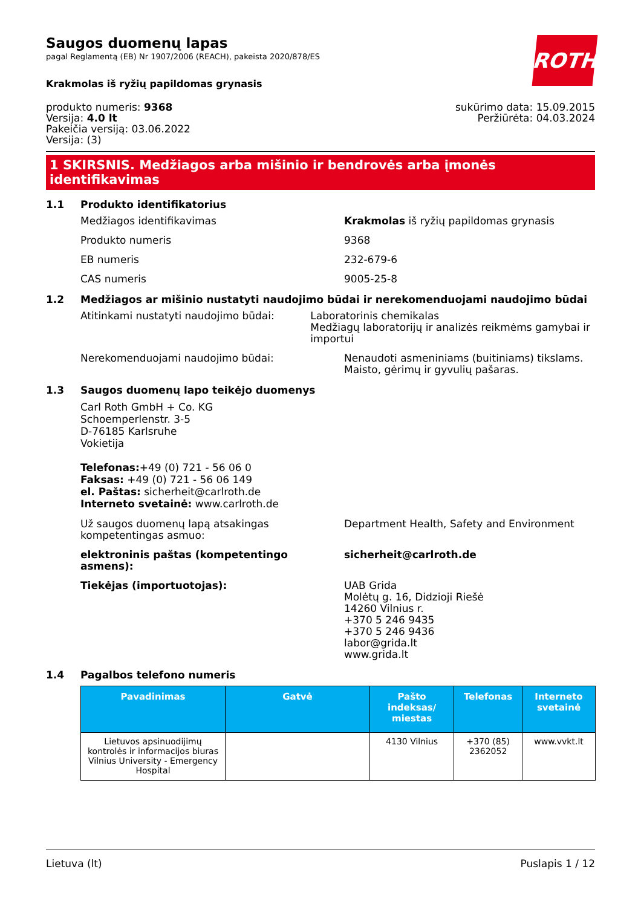ROTH
Saugos duomenų lapas
pagal Reglamentą (EB) Nr 1907/2006 (REACH), pakeista 2020/878/ES
Krakmolas iš ryžių papildomas grynasis
produkto numeris: 9368
Versija: 4.0 lt
Pakeičia versiją: 03.06.2022
Versija: (3)
sukūrimo data: 15.09.2015
Peržiūrėta: 04.03.2024
1 SKIRSNIS. Medžiagos arba mišinio ir bendrovės arba įmonės identifikavimas
1.1 Produkto identifikatorius
Medžiagos identifikavimas Krakmolas iš ryžių papildomas grynasis
Produkto numeris 9368
EB numeris 232-679-6
CAS numeris 9005-25-8
1.2 Medžiagos ar mišinio nustatyti naudojimo būdai ir nerekomenduojami naudojimo būdai
Atitinkami nustatyti naudojimo būdai: Laboratorinis chemikalas
Medžiagų laboratorijų ir analizės reikmėms gamybai ir importui
Nerekomenduojami naudojimo būdai: Nenaudoti asmeniniams (buitiniams) tikslams.
Maisto, gėrimų ir gyvulių pašaras.
1.3 Saugos duomenų lapo teikėjo duomenys
Carl Roth GmbH + Co. KG
Schoemperlenstr. 3-5
D-76185 Karlsruhe
Vokietija
Telefonas:+49 (0) 721 - 56 06 0
Faksas: +49 (0) 721 - 56 06 149
el. Paštas: sicherheit@carlroth.de
Interneto svetainė: www.carlroth.de
Už saugos duomenų lapą atsakingas kompetentingas asmuo:
Department Health, Safety and Environment
elektroninis paštas (kompetentingo asmens):
sicherheit@carlroth.de
Tiekėjas (importuotojas): UAB Grida
Molėtų g. 16, Didzioji Riešė
14260 Vilnius r.
+370 5 246 9435
+370 5 246 9436
labor@grida.lt
www.grida.lt
1.4 Pagalbos telefono numeris
| Pavadinimas | Gatvė | Pašto indeksas/ miestas | Telefonas | Interneto svetainė |
| --- | --- | --- | --- | --- |
| Lietuvos apsinuodijimų kontrolės ir informacijos biuras Vilnius University - Emergency Hospital | | 4130 Vilnius | +370 (85) 2362052 | www.vvkt.lt |
Lietuva (lt) Puslapis 1 / 12